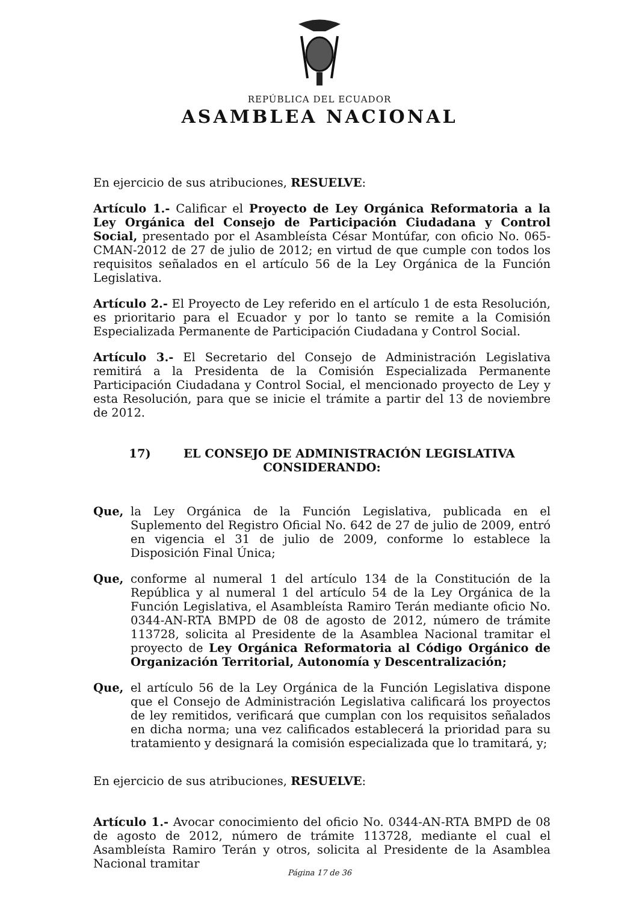REPÚBLICA DEL ECUADOR
ASAMBLEA NACIONAL
En ejercicio de sus atribuciones, RESUELVE:
Artículo 1.- Calificar el Proyecto de Ley Orgánica Reformatoria a la Ley Orgánica del Consejo de Participación Ciudadana y Control Social, presentado por el Asambleísta César Montúfar, con oficio No. 065-CMAN-2012 de 27 de julio de 2012; en virtud de que cumple con todos los requisitos señalados en el artículo 56 de la Ley Orgánica de la Función Legislativa.
Artículo 2.- El Proyecto de Ley referido en el artículo 1 de esta Resolución, es prioritario para el Ecuador y por lo tanto se remite a la Comisión Especializada Permanente de Participación Ciudadana y Control Social.
Artículo 3.- El Secretario del Consejo de Administración Legislativa remitirá a la Presidenta de la Comisión Especializada Permanente Participación Ciudadana y Control Social, el mencionado proyecto de Ley y esta Resolución, para que se inicie el trámite a partir del 13 de noviembre de 2012.
17) EL CONSEJO DE ADMINISTRACIÓN LEGISLATIVA
CONSIDERANDO:
Que, la Ley Orgánica de la Función Legislativa, publicada en el Suplemento del Registro Oficial No. 642 de 27 de julio de 2009, entró en vigencia el 31 de julio de 2009, conforme lo establece la Disposición Final Única;
Que, conforme al numeral 1 del artículo 134 de la Constitución de la República y al numeral 1 del artículo 54 de la Ley Orgánica de la Función Legislativa, el Asambleísta Ramiro Terán mediante oficio No. 0344-AN-RTA BMPD de 08 de agosto de 2012, número de trámite 113728, solicita al Presidente de la Asamblea Nacional tramitar el proyecto de Ley Orgánica Reformatoria al Código Orgánico de Organización Territorial, Autonomía y Descentralización;
Que, el artículo 56 de la Ley Orgánica de la Función Legislativa dispone que el Consejo de Administración Legislativa calificará los proyectos de ley remitidos, verificará que cumplan con los requisitos señalados en dicha norma; una vez calificados establecerá la prioridad para su tratamiento y designará la comisión especializada que lo tramitará, y;
En ejercicio de sus atribuciones, RESUELVE:
Artículo 1.- Avocar conocimiento del oficio No. 0344-AN-RTA BMPD de 08 de agosto de 2012, número de trámite 113728, mediante el cual el Asambleísta Ramiro Terán y otros, solicita al Presidente de la Asamblea Nacional tramitar
Página 17 de 36